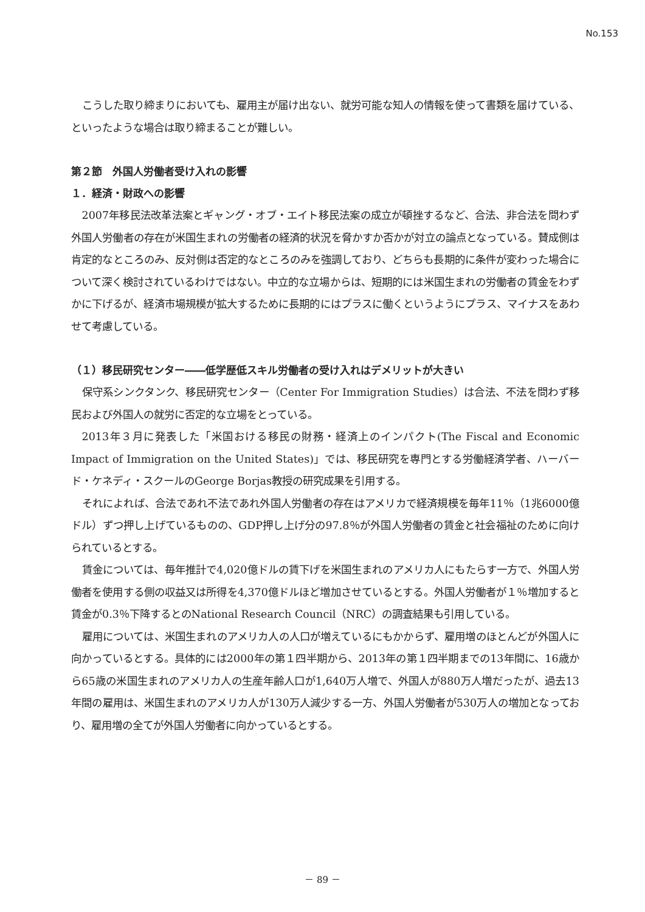No.153
こうした取り締まりにおいても、雇用主が届け出ない、就労可能な知人の情報を使って書類を届けている、といったような場合は取り締まることが難しい。
第２節　外国人労働者受け入れの影響
１．経済・財政への影響
2007年移民法改革法案とギャング・オブ・エイト移民法案の成立が頓挫するなど、合法、非合法を問わず外国人労働者の存在が米国生まれの労働者の経済的状況を脅かすか否かが対立の論点となっている。賛成側は肯定的なところのみ、反対側は否定的なところのみを強調しており、どちらも長期的に条件が変わった場合について深く検討されているわけではない。中立的な立場からは、短期的には米国生まれの労働者の賃金をわずかに下げるが、経済市場規模が拡大するために長期的にはプラスに働くというようにプラス、マイナスをあわせて考慮している。
（１）移民研究センター――低学歴低スキル労働者の受け入れはデメリットが大きい
保守系シンクタンク、移民研究センター（Center For Immigration Studies）は合法、不法を問わず移民および外国人の就労に否定的な立場をとっている。
2013年３月に発表した「米国おける移民の財務・経済上のインパクト(The Fiscal and Economic Impact of Immigration on the United States)」では、移民研究を専門とする労働経済学者、ハーバード・ケネディ・スクールのGeorge Borjas教授の研究成果を引用する。
それによれば、合法であれ不法であれ外国人労働者の存在はアメリカで経済規模を毎年11％（1兆6000億ドル）ずつ押し上げているものの、GDP押し上げ分の97.8％が外国人労働者の賃金と社会福祉のために向けられているとする。
賃金については、毎年推計で4,020億ドルの賃下げを米国生まれのアメリカ人にもたらす一方で、外国人労働者を使用する側の収益又は所得を4,370億ドルほど増加させているとする。外国人労働者が１％増加すると賃金が0.3％下降するとのNational Research Council（NRC）の調査結果も引用している。
雇用については、米国生まれのアメリカ人の人口が増えているにもかからず、雇用増のほとんどが外国人に向かっているとする。具体的には2000年の第１四半期から、2013年の第１四半期までの13年間に、16歳から65歳の米国生まれのアメリカ人の生産年齢人口が1,640万人増で、外国人が880万人増だったが、過去13年間の雇用は、米国生まれのアメリカ人が130万人減少する一方、外国人労働者が530万人の増加となっており、雇用増の全てが外国人労働者に向かっているとする。
－ 89 －